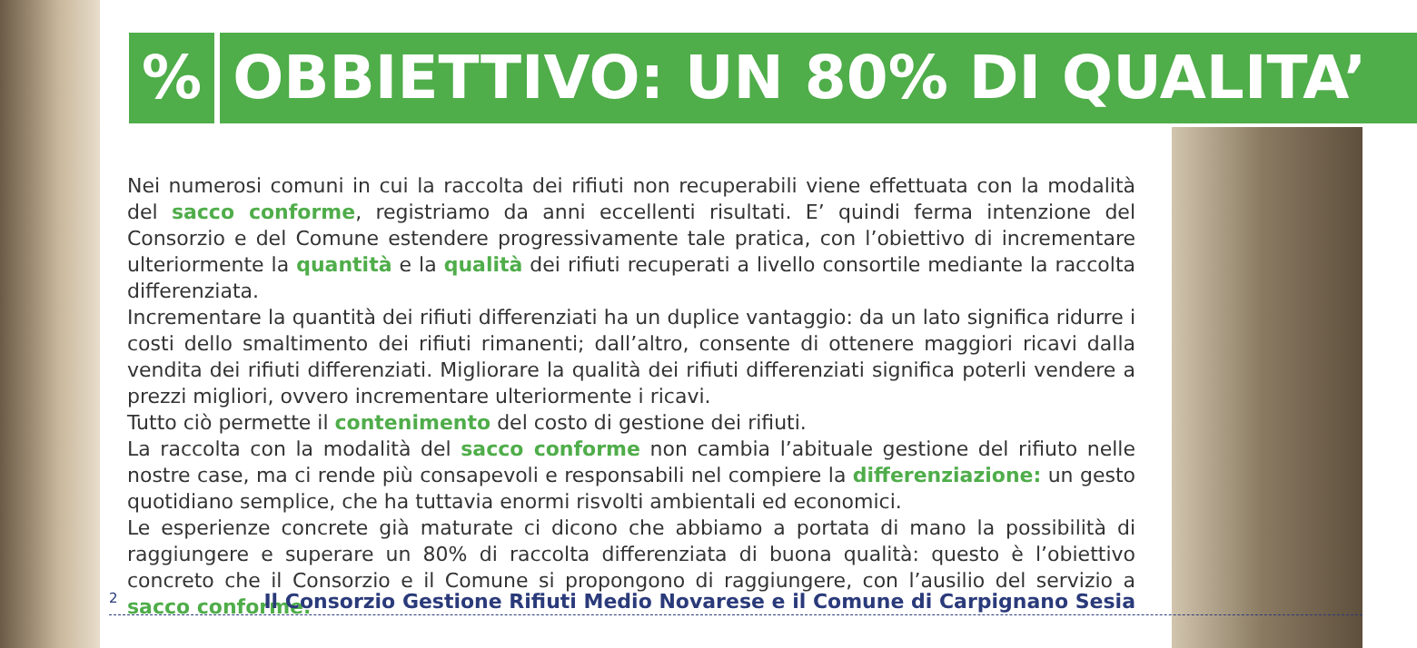% OBBIETTIVO: UN 80% DI QUALITA’
Nei numerosi comuni in cui la raccolta dei rifiuti non recuperabili viene effettuata con la modalità del sacco conforme, registriamo da anni eccellenti risultati. E’ quindi ferma intenzione del Consorzio e del Comune estendere progressivamente tale pratica, con l’obiettivo di incrementare ulteriormente la quantità e la qualità dei rifiuti recuperati a livello consortile mediante la raccolta differenziata.
Incrementare la quantità dei rifiuti differenziati ha un duplice vantaggio: da un lato significa ridurre i costi dello smaltimento dei rifiuti rimanenti; dall’altro, consente di ottenere maggiori ricavi dalla vendita dei rifiuti differenziati. Migliorare la qualità dei rifiuti differenziati significa poterli vendere a prezzi migliori, ovvero incrementare ulteriormente i ricavi.
Tutto ciò permette il contenimento del costo di gestione dei rifiuti.
La raccolta con la modalità del sacco conforme non cambia l’abituale gestione del rifiuto nelle nostre case, ma ci rende più consapevoli e responsabili nel compiere la differenziazione: un gesto quotidiano semplice, che ha tuttavia enormi risvolti ambientali ed economici.
Le esperienze concrete già maturate ci dicono che abbiamo a portata di mano la possibilità di raggiungere e superare un 80% di raccolta differenziata di buona qualità: questo è l’obiettivo concreto che il Consorzio e il Comune si propongono di raggiungere, con l’ausilio del servizio a sacco conforme.
2 Il Consorzio Gestione Rifiuti Medio Novarese e il Comune di Carpignano Sesia